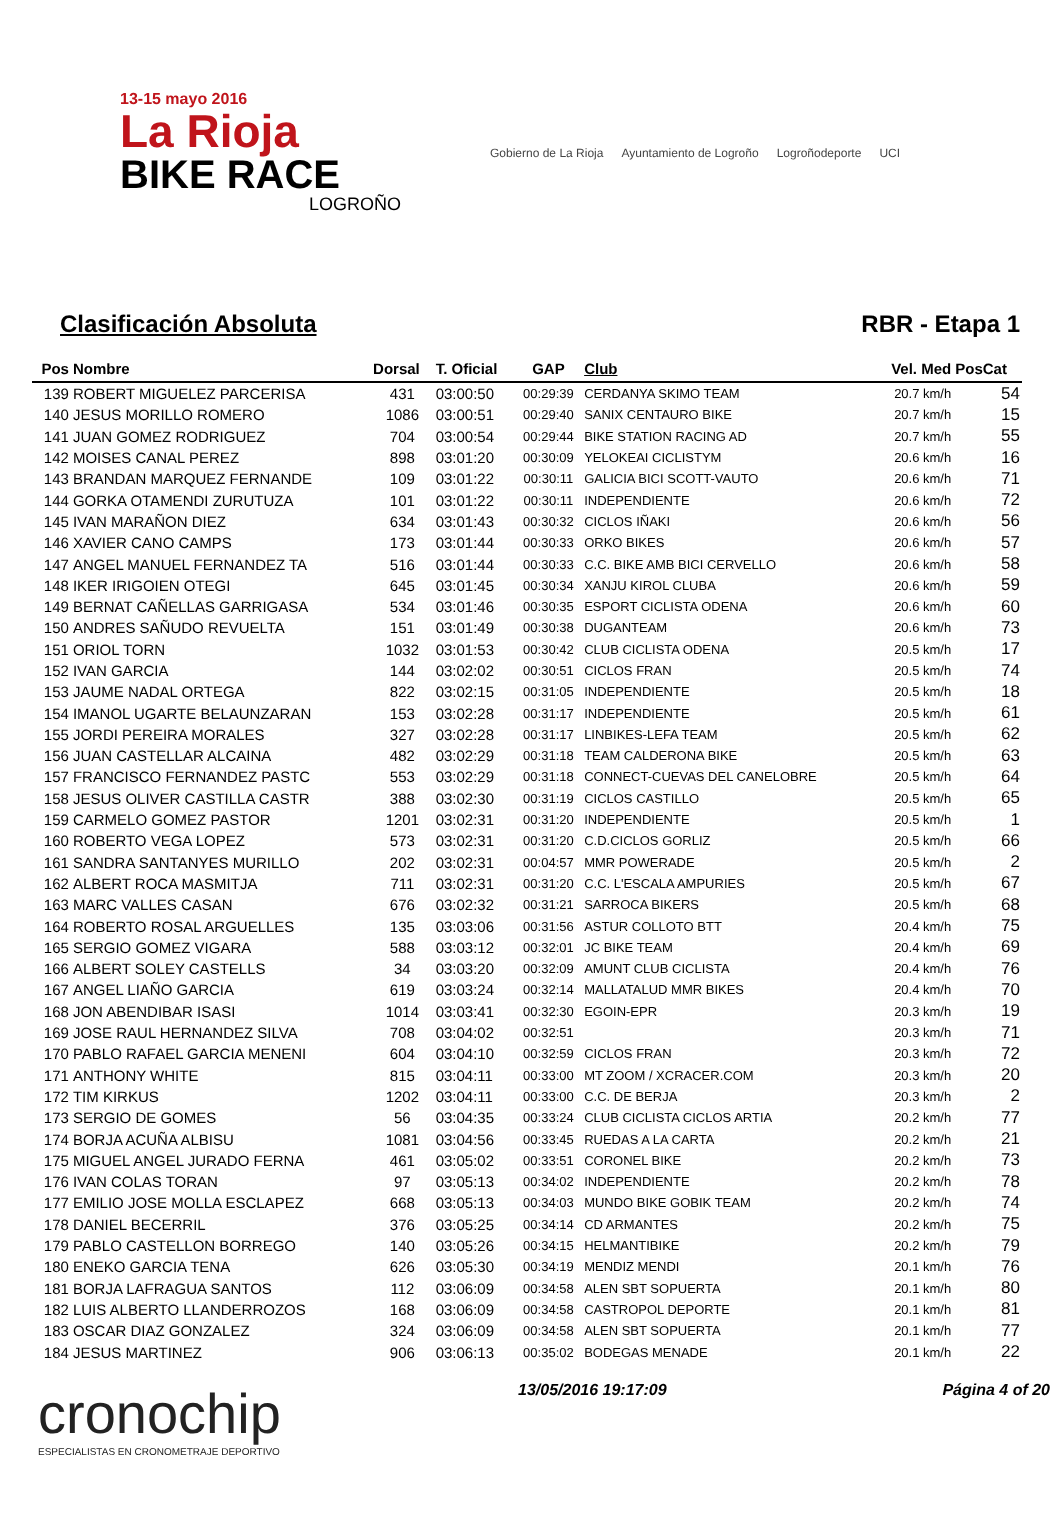13-15 mayo 2016
La Rioja
BIKE RACE
LOGROÑO
Gobierno de La Rioja Ayuntamiento de Logroño Logroñodeporte UCI
Clasificación Absoluta RBR - Etapa 1
| Pos | Nombre | Dorsal | T. Oficial | GAP | Club | Vel. Med | PosCat |
| --- | --- | --- | --- | --- | --- | --- | --- |
| 139 | ROBERT MIGUELEZ PARCERISA | 431 | 03:00:50 | 00:29:39 | CERDANYA SKIMO TEAM | 20.7 km/h | 54 |
| 140 | JESUS MORILLO ROMERO | 1086 | 03:00:51 | 00:29:40 | SANIX CENTAURO BIKE | 20.7 km/h | 15 |
| 141 | JUAN GOMEZ RODRIGUEZ | 704 | 03:00:54 | 00:29:44 | BIKE STATION RACING AD | 20.7 km/h | 55 |
| 142 | MOISES CANAL PEREZ | 898 | 03:01:20 | 00:30:09 | YELOKEAI CICLISTYM | 20.6 km/h | 16 |
| 143 | BRANDAN MARQUEZ FERNANDE | 109 | 03:01:22 | 00:30:11 | GALICIA BICI SCOTT-VAUTO | 20.6 km/h | 71 |
| 144 | GORKA OTAMENDI ZURUTUZA | 101 | 03:01:22 | 00:30:11 | INDEPENDIENTE | 20.6 km/h | 72 |
| 145 | IVAN MARAÑON DIEZ | 634 | 03:01:43 | 00:30:32 | CICLOS IÑAKI | 20.6 km/h | 56 |
| 146 | XAVIER CANO CAMPS | 173 | 03:01:44 | 00:30:33 | ORKO BIKES | 20.6 km/h | 57 |
| 147 | ANGEL MANUEL FERNANDEZ TA | 516 | 03:01:44 | 00:30:33 | C.C. BIKE AMB BICI CERVELLO | 20.6 km/h | 58 |
| 148 | IKER IRIGOIEN OTEGI | 645 | 03:01:45 | 00:30:34 | XANJU KIROL CLUBA | 20.6 km/h | 59 |
| 149 | BERNAT CAÑELLAS GARRIGASA | 534 | 03:01:46 | 00:30:35 | ESPORT CICLISTA ODENA | 20.6 km/h | 60 |
| 150 | ANDRES SAÑUDO REVUELTA | 151 | 03:01:49 | 00:30:38 | DUGANTEAM | 20.6 km/h | 73 |
| 151 | ORIOL TORN | 1032 | 03:01:53 | 00:30:42 | CLUB CICLISTA ODENA | 20.5 km/h | 17 |
| 152 | IVAN GARCIA | 144 | 03:02:02 | 00:30:51 | CICLOS FRAN | 20.5 km/h | 74 |
| 153 | JAUME NADAL ORTEGA | 822 | 03:02:15 | 00:31:05 | INDEPENDIENTE | 20.5 km/h | 18 |
| 154 | IMANOL UGARTE BELAUNZARAN | 153 | 03:02:28 | 00:31:17 | INDEPENDIENTE | 20.5 km/h | 61 |
| 155 | JORDI PEREIRA MORALES | 327 | 03:02:28 | 00:31:17 | LINBIKES-LEFA TEAM | 20.5 km/h | 62 |
| 156 | JUAN CASTELLAR ALCAINA | 482 | 03:02:29 | 00:31:18 | TEAM CALDERONA BIKE | 20.5 km/h | 63 |
| 157 | FRANCISCO FERNANDEZ PASTC | 553 | 03:02:29 | 00:31:18 | CONNECT-CUEVAS DEL CANELOBRE | 20.5 km/h | 64 |
| 158 | JESUS OLIVER CASTILLA CASTR | 388 | 03:02:30 | 00:31:19 | CICLOS CASTILLO | 20.5 km/h | 65 |
| 159 | CARMELO GOMEZ PASTOR | 1201 | 03:02:31 | 00:31:20 | INDEPENDIENTE | 20.5 km/h | 1 |
| 160 | ROBERTO VEGA LOPEZ | 573 | 03:02:31 | 00:31:20 | C.D.CICLOS GORLIZ | 20.5 km/h | 66 |
| 161 | SANDRA SANTANYES MURILLO | 202 | 03:02:31 | 00:04:57 | MMR POWERADE | 20.5 km/h | 2 |
| 162 | ALBERT ROCA MASMITJA | 711 | 03:02:31 | 00:31:20 | C.C. L'ESCALA AMPURIES | 20.5 km/h | 67 |
| 163 | MARC VALLES CASAN | 676 | 03:02:32 | 00:31:21 | SARROCA BIKERS | 20.5 km/h | 68 |
| 164 | ROBERTO ROSAL ARGUELLES | 135 | 03:03:06 | 00:31:56 | ASTUR COLLOTO BTT | 20.4 km/h | 75 |
| 165 | SERGIO GOMEZ VIGARA | 588 | 03:03:12 | 00:32:01 | JC BIKE TEAM | 20.4 km/h | 69 |
| 166 | ALBERT SOLEY CASTELLS | 34 | 03:03:20 | 00:32:09 | AMUNT CLUB CICLISTA | 20.4 km/h | 76 |
| 167 | ANGEL LIAÑO GARCIA | 619 | 03:03:24 | 00:32:14 | MALLATALUD MMR BIKES | 20.4 km/h | 70 |
| 168 | JON ABENDIBAR ISASI | 1014 | 03:03:41 | 00:32:30 | EGOIN-EPR | 20.3 km/h | 19 |
| 169 | JOSE RAUL HERNANDEZ SILVA | 708 | 03:04:02 | 00:32:51 | | 20.3 km/h | 71 |
| 170 | PABLO RAFAEL GARCIA MENENI | 604 | 03:04:10 | 00:32:59 | CICLOS FRAN | 20.3 km/h | 72 |
| 171 | ANTHONY WHITE | 815 | 03:04:11 | 00:33:00 | MT ZOOM / XCRACER.COM | 20.3 km/h | 20 |
| 172 | TIM KIRKUS | 1202 | 03:04:11 | 00:33:00 | C.C. DE BERJA | 20.3 km/h | 2 |
| 173 | SERGIO DE GOMES | 56 | 03:04:35 | 00:33:24 | CLUB CICLISTA CICLOS ARTIA | 20.2 km/h | 77 |
| 174 | BORJA ACUÑA ALBISU | 1081 | 03:04:56 | 00:33:45 | RUEDAS A LA CARTA | 20.2 km/h | 21 |
| 175 | MIGUEL ANGEL JURADO FERNA | 461 | 03:05:02 | 00:33:51 | CORONEL BIKE | 20.2 km/h | 73 |
| 176 | IVAN COLAS TORAN | 97 | 03:05:13 | 00:34:02 | INDEPENDIENTE | 20.2 km/h | 78 |
| 177 | EMILIO JOSE MOLLA ESCLAPEZ | 668 | 03:05:13 | 00:34:03 | MUNDO BIKE GOBIK TEAM | 20.2 km/h | 74 |
| 178 | DANIEL BECERRIL | 376 | 03:05:25 | 00:34:14 | CD ARMANTES | 20.2 km/h | 75 |
| 179 | PABLO CASTELLON BORREGO | 140 | 03:05:26 | 00:34:15 | HELMANTIBIKE | 20.2 km/h | 79 |
| 180 | ENEKO GARCIA TENA | 626 | 03:05:30 | 00:34:19 | MENDIZ MENDI | 20.1 km/h | 76 |
| 181 | BORJA LAFRAGUA SANTOS | 112 | 03:06:09 | 00:34:58 | ALEN SBT SOPUERTA | 20.1 km/h | 80 |
| 182 | LUIS ALBERTO LLANDERROZOS | 168 | 03:06:09 | 00:34:58 | CASTROPOL DEPORTE | 20.1 km/h | 81 |
| 183 | OSCAR DIAZ GONZALEZ | 324 | 03:06:09 | 00:34:58 | ALEN SBT SOPUERTA | 20.1 km/h | 77 |
| 184 | JESUS MARTINEZ | 906 | 03:06:13 | 00:35:02 | BODEGAS MENADE | 20.1 km/h | 22 |
cronochip
ESPECIALISTAS EN CRONOMETRAJE DEPORTIVO
13/05/2016 19:17:09 Página 4 of 20